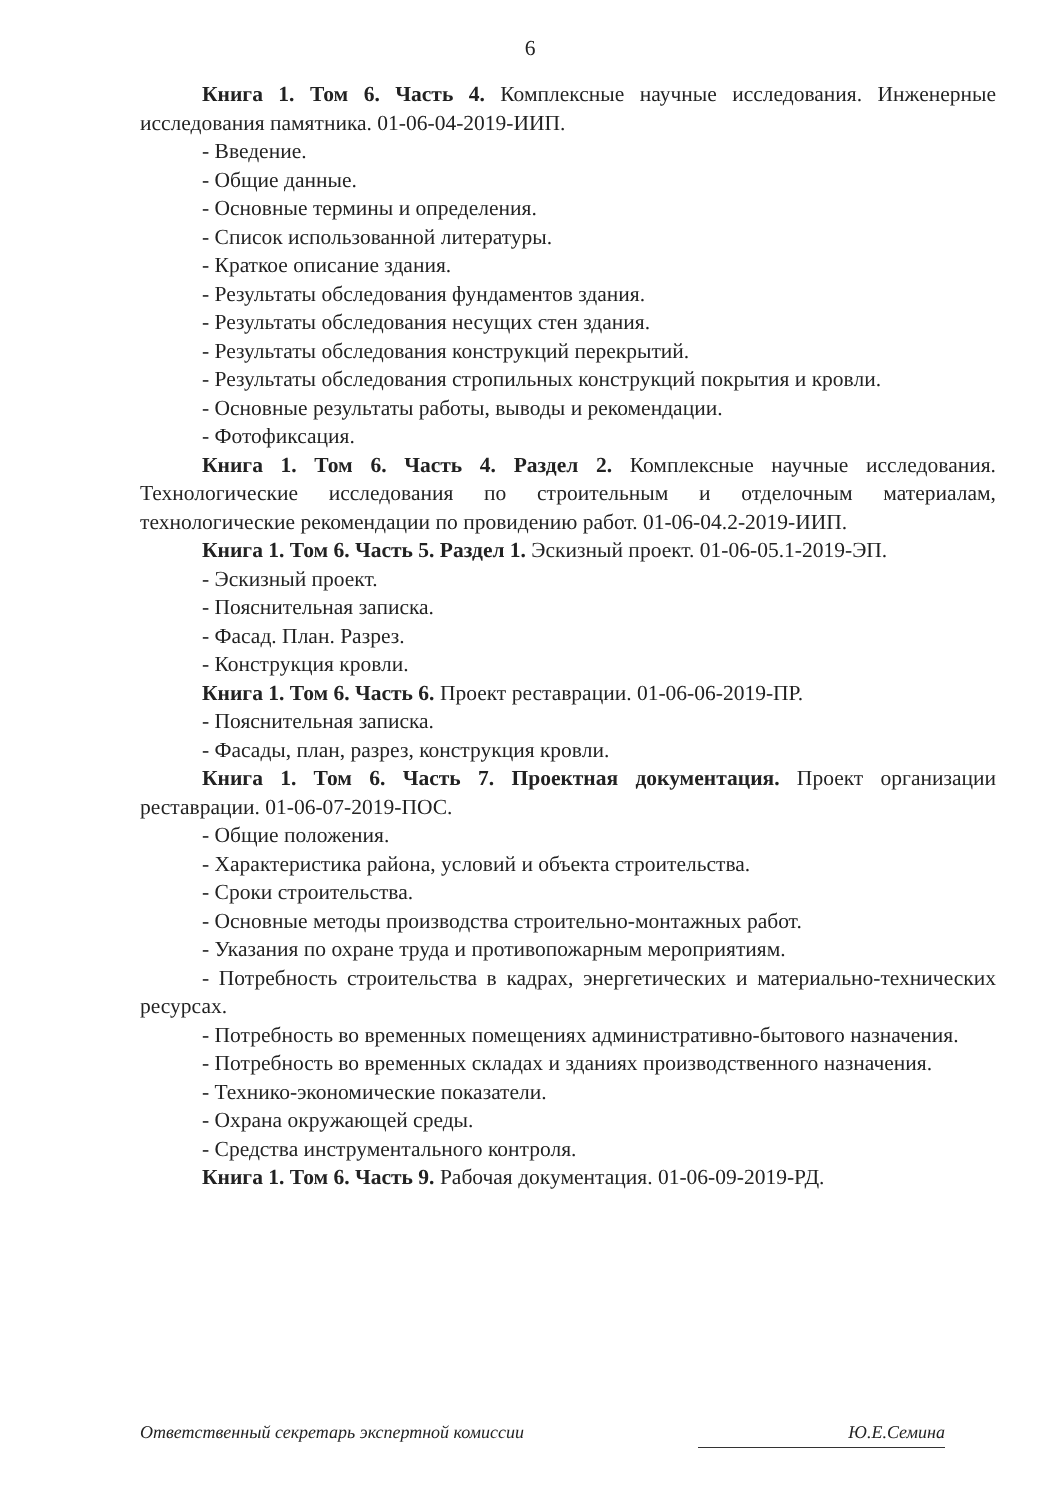6
Книга 1. Том 6. Часть 4. Комплексные научные исследования. Инженерные исследования памятника. 01-06-04-2019-ИИП.
- Введение.
- Общие данные.
- Основные термины и определения.
- Список использованной литературы.
- Краткое описание здания.
- Результаты обследования фундаментов здания.
- Результаты обследования несущих стен здания.
- Результаты обследования конструкций перекрытий.
- Результаты обследования стропильных конструкций покрытия и кровли.
- Основные результаты работы, выводы и рекомендации.
- Фотофиксация.
Книга 1. Том 6. Часть 4. Раздел 2. Комплексные научные исследования. Технологические исследования по строительным и отделочным материалам, технологические рекомендации по провидению работ. 01-06-04.2-2019-ИИП.
Книга 1. Том 6. Часть 5. Раздел 1. Эскизный проект. 01-06-05.1-2019-ЭП.
- Эскизный проект.
- Пояснительная записка.
- Фасад. План. Разрез.
- Конструкция кровли.
Книга 1. Том 6. Часть 6. Проект реставрации. 01-06-06-2019-ПР.
- Пояснительная записка.
- Фасады, план, разрез, конструкция кровли.
Книга 1. Том 6. Часть 7. Проектная документация. Проект организации реставрации. 01-06-07-2019-ПОС.
- Общие положения.
- Характеристика района, условий и объекта строительства.
- Сроки строительства.
- Основные методы производства строительно-монтажных работ.
- Указания по охране труда и противопожарным мероприятиям.
- Потребность строительства в кадрах, энергетических и материально-технических ресурсах.
- Потребность во временных помещениях административно-бытового назначения.
- Потребность во временных складах и зданиях производственного назначения.
- Технико-экономические показатели.
- Охрана окружающей среды.
- Средства инструментального контроля.
Книга 1. Том 6. Часть 9. Рабочая документация. 01-06-09-2019-РД.
Ответственный секретарь экспертной комиссии Ю.Е.Семина